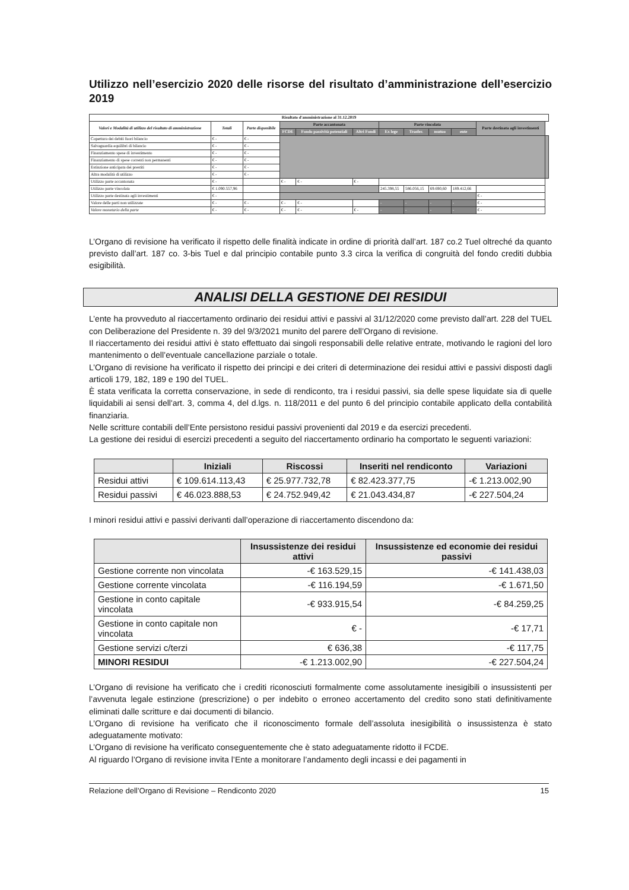Utilizzo nell’esercizio 2020 delle risorse del risultato d’amministrazione dell’esercizio 2019
| Risultato d'amministrazione al 31.12.2019 | | | | | | | | | | | |
| --- | --- | --- | --- | --- | --- | --- | --- | --- | --- | --- | --- |
| Valori e Modalità di utilizzo del risultato di amministrazione | Totali | Parte disponibile | Parte accantonata | | | Parte vincolata | | | | Parte destinata agli investimenti | |
| | | | FCDE | Fondo passività potenziali | Altri Fondi | Ex lege | Trasfer. | mutuo | ente | | |
| Copertura dei debiti fuori bilancio | € - | € - | | | | | | | | | |
| Salvaguardia equilibri di bilancio | € - | € - | | | | | | | | | |
| Finanziamento spese di investimento | € - | € - | | | | | | | | | |
| Finanziamento di spese correnti non permanenti | € - | € - | | | | | | | | | |
| Estinzione anticipata dei prestiti | € - | € - | | | | | | | | | |
| Altra modalità di utilizzo | € - | € - | | | | | | | | | |
| Utilizzo parte accantonata | € - | | € - | € - | € - | | | | | | |
| Utilizzo parte vincolata | € 1.090.557,96 | | | | | 245.398,55 | 586.056,15 | 69.690,60 | 189.412,66 | | |
| Utilizzo parte destinata agli investimenti | € - | | | | | | | | | € - | |
| Valore delle parti non utilizzate | € - | € - | € - | € - | | - | - | - | - | € - | |
| Valore monetario della parte | € - | € - | € - | € - | € - | - | - | - | - | € - | |
L’Organo di revisione ha verificato il rispetto delle finalità indicate in ordine di priorità dall’art. 187 co.2 Tuel oltreché da quanto previsto dall’art. 187 co. 3-bis Tuel e dal principio contabile punto 3.3 circa la verifica di congruità del fondo crediti dubbia esigibilità.
ANALISI DELLA GESTIONE DEI RESIDUI
L’ente ha provveduto al riaccertamento ordinario dei residui attivi e passivi al 31/12/2020 come previsto dall’art. 228 del TUEL con Deliberazione del Presidente n. 39 del 9/3/2021 munito del parere dell’Organo di revisione.
Il riaccertamento dei residui attivi è stato effettuato dai singoli responsabili delle relative entrate, motivando le ragioni del loro mantenimento o dell’eventuale cancellazione parziale o totale.
L’Organo di revisione ha verificato il rispetto dei principi e dei criteri di determinazione dei residui attivi e passivi disposti dagli articoli 179, 182, 189 e 190 del TUEL.
È stata verificata la corretta conservazione, in sede di rendiconto, tra i residui passivi, sia delle spese liquidate sia di quelle liquidabili ai sensi dell'art. 3, comma 4, del d.lgs. n. 118/2011 e del punto 6 del principio contabile applicato della contabilità finanziaria.
Nelle scritture contabili dell’Ente persistono residui passivi provenienti dal 2019 e da esercizi precedenti.
La gestione dei residui di esercizi precedenti a seguito del riaccertamento ordinario ha comportato le seguenti variazioni:
| | Iniziali | Riscossi | Inseriti nel rendiconto | Variazioni |
| --- | --- | --- | --- | --- |
| Residui attivi | € 109.614.113,43 | € 25.977.732,78 | € 82.423.377,75 | -€ 1.213.002,90 |
| Residui passivi | € 46.023.888,53 | € 24.752.949,42 | € 21.043.434,87 | -€ 227.504,24 |
I minori residui attivi e passivi derivanti dall’operazione di riaccertamento discendono da:
| | Insussistenze dei residui attivi | Insussistenze ed economie dei residui passivi |
| --- | --- | --- |
| Gestione corrente non vincolata | -€ 163.529,15 | -€ 141.438,03 |
| Gestione corrente vincolata | -€ 116.194,59 | -€ 1.671,50 |
| Gestione in conto capitale vincolata | -€ 933.915,54 | -€ 84.259,25 |
| Gestione in conto capitale non vincolata | € - | -€ 17,71 |
| Gestione servizi c/terzi | € 636,38 | -€ 117,75 |
| MINORI RESIDUI | -€ 1.213.002,90 | -€ 227.504,24 |
L’Organo di revisione ha verificato che i crediti riconosciuti formalmente come assolutamente inesigibili o insussistenti per l’avvenuta legale estinzione (prescrizione) o per indebito o erroneo accertamento del credito sono stati definitivamente eliminati dalle scritture e dai documenti di bilancio.
L’Organo di revisione ha verificato che il riconoscimento formale dell’assoluta inesigibilità o insussistenza è stato adeguatamente motivato:
L’Organo di revisione ha verificato conseguentemente che è stato adeguatamente ridotto il FCDE.
Al riguardo l’Organo di revisione invita l’Ente a monitorare l’andamento degli incassi e dei pagamenti in
Relazione dell’Organo di Revisione – Rendiconto 2020 15